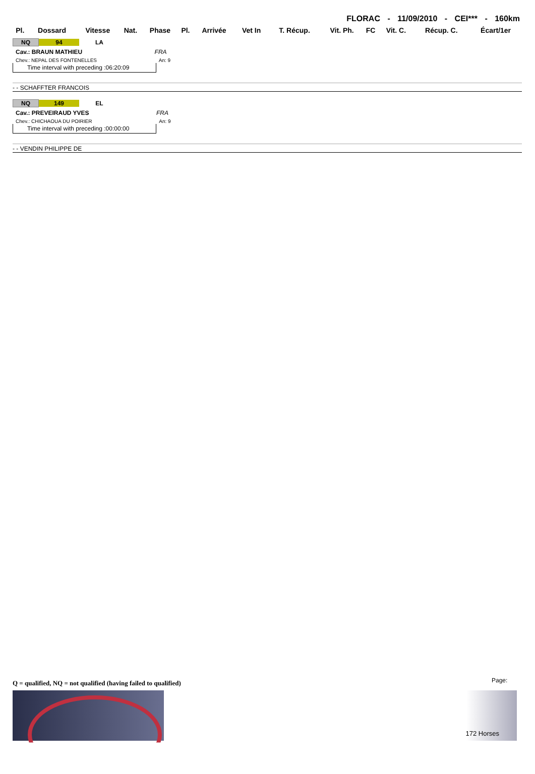FLORAC - 11/09/2010 - CEI*** - 160km
| Pl. | Dossard | Vitesse | Nat. | Phase | Pl. | Arrivée | Vet In | T. Récup. | Vit. Ph. | FC | Vit. C. | Récup. C. | Écart/1er |
| --- | --- | --- | --- | --- | --- | --- | --- | --- | --- | --- | --- | --- | --- |
NQ 94 LA
Cav.: BRAUN MATHIEU FRA
Chev.: NEPAL DES FONTENELLES An: 9
Time interval with preceding :06:20:09
- - SCHAFFTER FRANCOIS
NQ 149 EL
Cav.: PREVEIRAUD YVES FRA
Chev.: CHICHAOUA DU POIRIER An: 9
Time interval with preceding :00:00:00
- - VENDIN PHILIPPE DE
Q = qualified, NQ = not qualified (having failed to qualified)
Page:
172 Horses